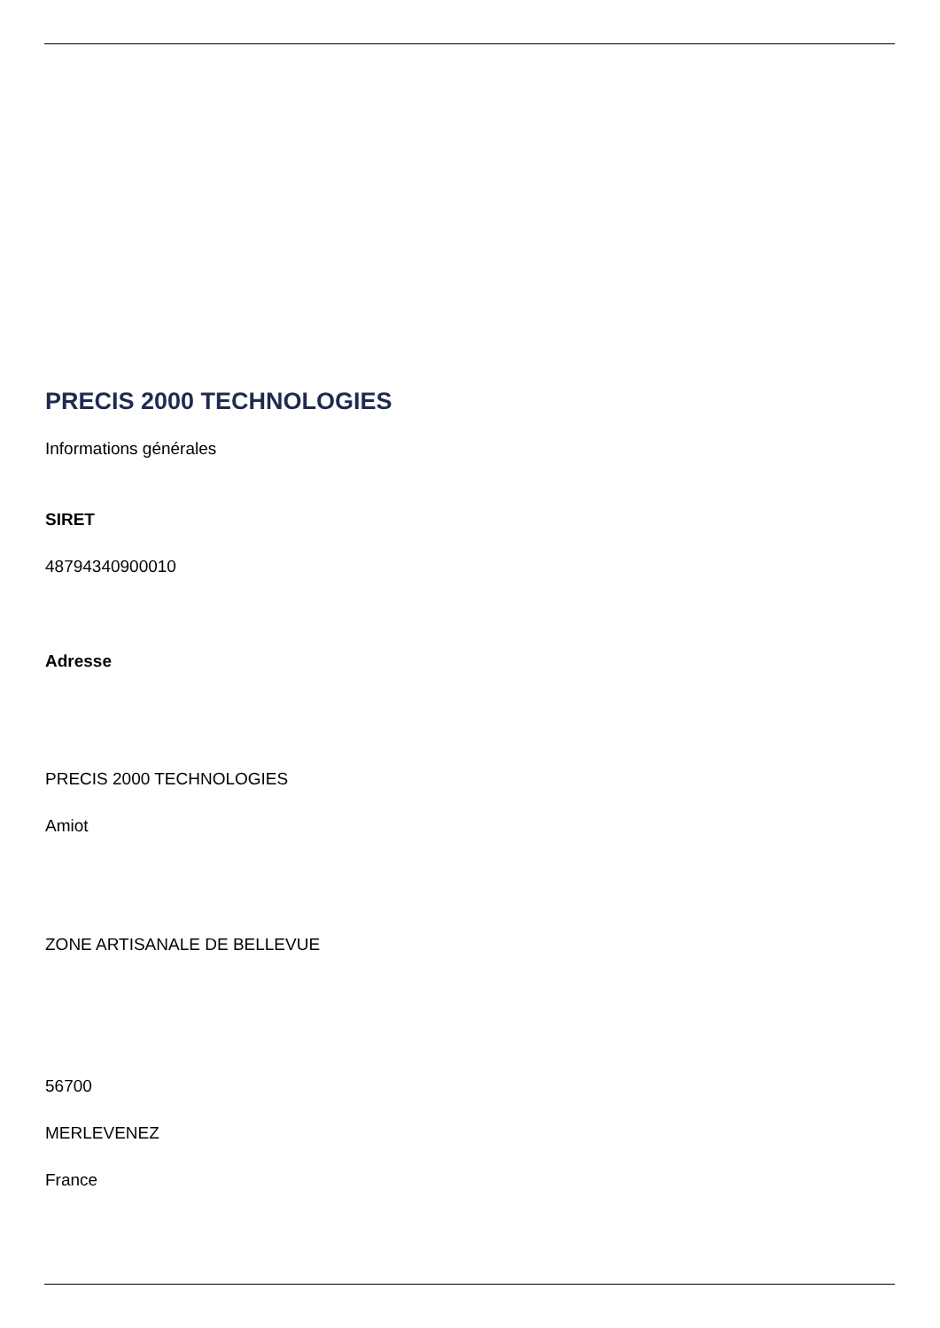PRECIS 2000 TECHNOLOGIES
Informations générales
SIRET
48794340900010
Adresse
PRECIS 2000 TECHNOLOGIES
Amiot
ZONE ARTISANALE DE BELLEVUE
56700
MERLEVENEZ
France